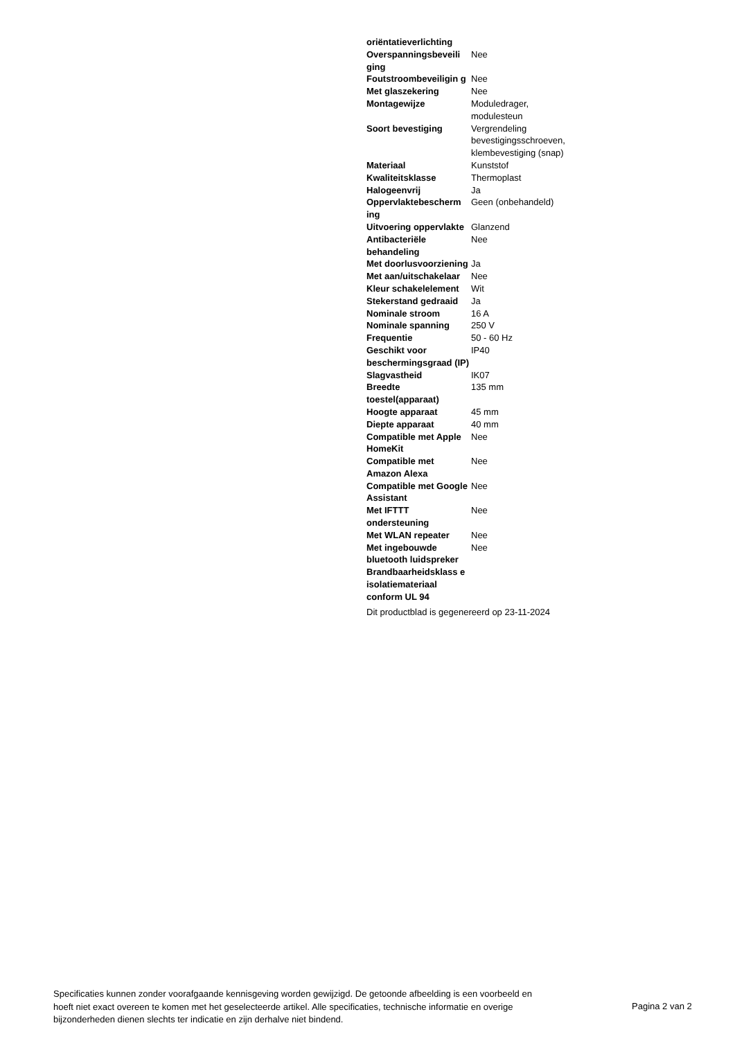| oriëntatieverlichting | |
| Overspanningsbeveili ging | Nee |
| Foutstroombeveiligin g | Nee |
| Met glaszekering | Nee |
| Montagewijze | Moduledrager, modulesteun |
| Soort bevestiging | Vergrendeling bevestigingsschroeven, klembevestiging (snap) |
| Materiaal | Kunststof |
| Kwaliteitsklasse | Thermoplast |
| Halogeenvrij | Ja |
| Oppervlaktebescherm ing | Geen (onbehandeld) |
| Uitvoering oppervlakte | Glanzend |
| Antibacteriële behandeling | Nee |
| Met doorlusvoorziening | Ja |
| Met aan/uitschakelaar | Nee |
| Kleur schakelelement | Wit |
| Stekerstand gedraaid | Ja |
| Nominale stroom | 16 A |
| Nominale spanning | 250 V |
| Frequentie | 50 - 60 Hz |
| Geschikt voor beschermingsgraad (IP) | IP40 |
| Slagvastheid | IK07 |
| Breedte toestel(apparaat) | 135 mm |
| Hoogte apparaat | 45 mm |
| Diepte apparaat | 40 mm |
| Compatible met Apple HomeKit | Nee |
| Compatible met Amazon Alexa | Nee |
| Compatible met Google Assistant | Nee |
| Met IFTTT ondersteuning | Nee |
| Met WLAN repeater | Nee |
| Met ingebouwde bluetooth luidspreker | Nee |
| Brandbaarheidsklass e isolatiemateriaal conform UL 94 | |
Dit productblad is gegenereerd op 23-11-2024
Specificaties kunnen zonder voorafgaande kennisgeving worden gewijzigd. De getoonde afbeelding is een voorbeeld en hoeft niet exact overeen te komen met het geselecteerde artikel. Alle specificaties, technische informatie en overige bijzonderheden dienen slechts ter indicatie en zijn derhalve niet bindend.
Pagina 2 van 2